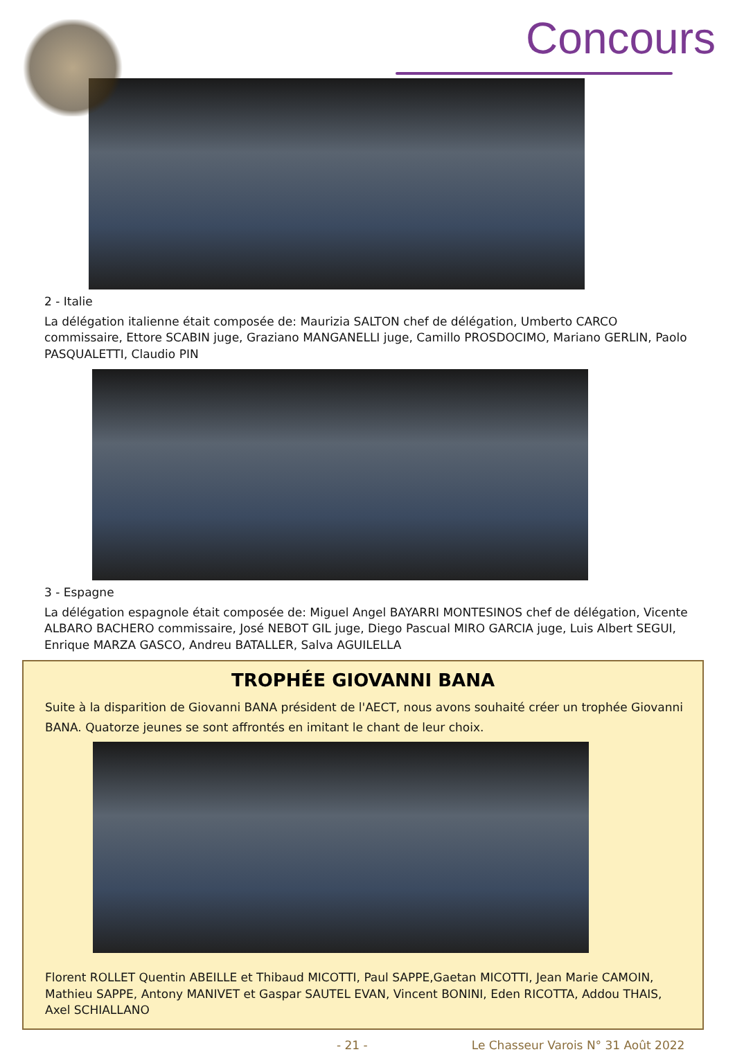Concours
2 - Italie
La délégation italienne était composée de: Maurizia SALTON chef de délégation, Umberto CARCO commissaire, Ettore SCABIN juge, Graziano MANGANELLI juge, Camillo PROSDOCIMO, Mariano GERLIN, Paolo PASQUALETTI, Claudio PIN
3 - Espagne
La délégation espagnole était composée de: Miguel Angel BAYARRI MONTESINOS chef de délégation, Vicente ALBARO BACHERO commissaire, José NEBOT GIL juge, Diego Pascual MIRO GARCIA juge, Luis Albert SEGUI, Enrique MARZA GASCO, Andreu BATALLER, Salva AGUILELLA
TROPHÉE GIOVANNI BANA
Suite à la disparition de Giovanni BANA président de l'AECT, nous avons souhaité créer un trophée Giovanni BANA. Quatorze jeunes se sont affrontés en imitant le chant de leur choix.
Florent ROLLET Quentin ABEILLE et Thibaud MICOTTI, Paul SAPPE,Gaetan MICOTTI, Jean Marie CAMOIN, Mathieu SAPPE, Antony MANIVET et Gaspar SAUTEL EVAN, Vincent BONINI, Eden RICOTTA, Addou THAIS, Axel SCHIALLANO
- 21 - Le Chasseur Varois N° 31 Août 2022